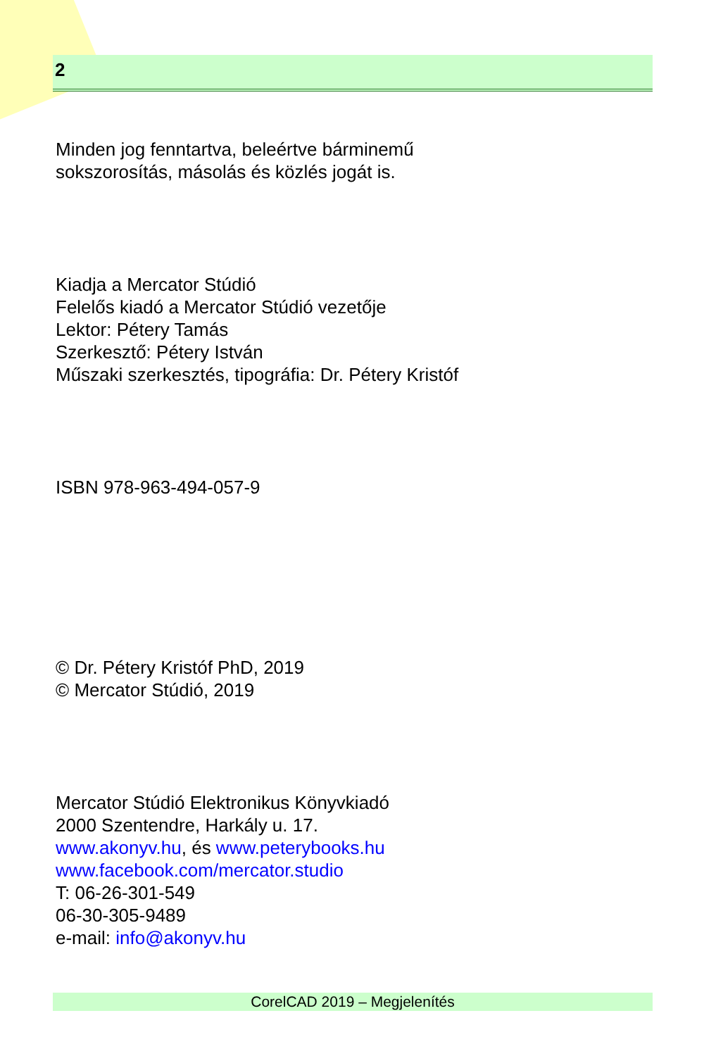2
Minden jog fenntartva, beleértve bárminemű
sokszorosítás, másolás és közlés jogát is.
Kiadja a Mercator Stúdió
Felelős kiadó a Mercator Stúdió vezetője
Lektor: Pétery Tamás
Szerkesztő: Pétery István
Műszaki szerkesztés, tipográfia: Dr. Pétery Kristóf
ISBN 978-963-494-057-9
© Dr. Pétery Kristóf PhD, 2019
© Mercator Stúdió, 2019
Mercator Stúdió Elektronikus Könyvkiadó
2000 Szentendre, Harkály u. 17.
www.akonyv.hu, és www.peterybooks.hu
www.facebook.com/mercator.studio
T: 06-26-301-549
06-30-305-9489
e-mail: info@akonyv.hu
CorelCAD 2019 – Megjelenítés